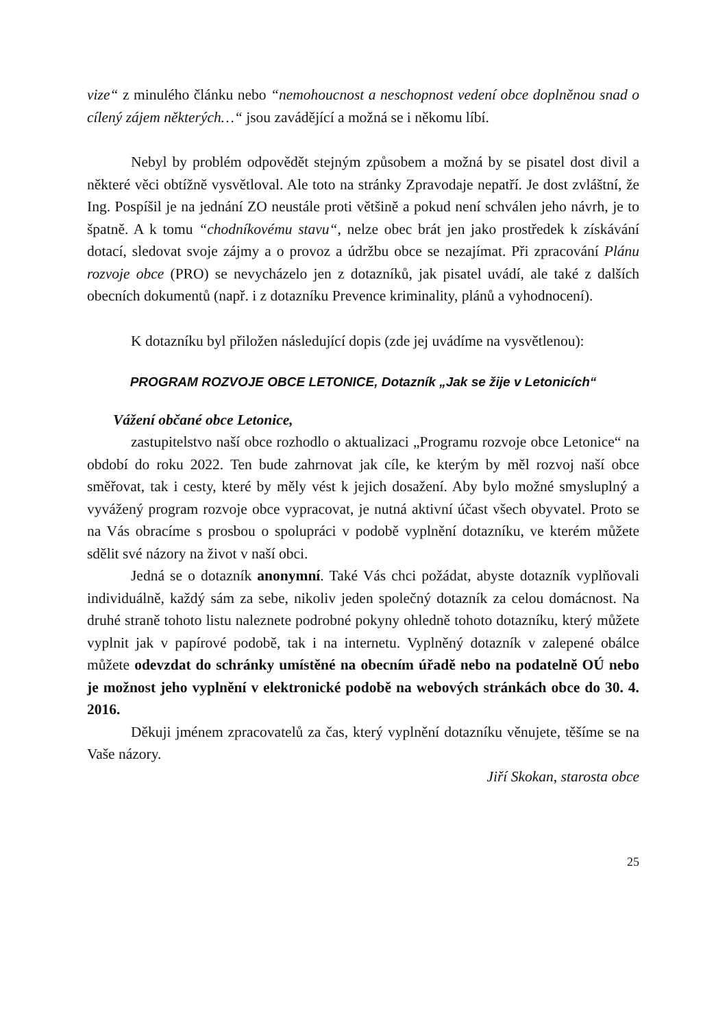vize“ z minulého článku nebo “nemohoucnost a neschopnost vedení obce doplněnou snad o cílený zájem některých…“ jsou zavádějící a možná se i někomu líbí.
Nebyl by problém odpovědět stejným způsobem a možná by se pisatel dost divil a některé věci obtížně vysvětloval. Ale toto na stránky Zpravodaje nepatří. Je dost zvláštní, že Ing. Pospíšil je na jednání ZO neustále proti většině a pokud není schválen jeho návrh, je to špatně. A k tomu “chodníkovému stavu“, nelze obec brát jen jako prostředek k získávání dotací, sledovat svoje zájmy a o provoz a údržbu obce se nezajímat. Při zpracování Plánu rozvoje obce (PRO) se nevycházelo jen z dotazníků, jak pisatel uvádí, ale také z dalších obecních dokumentů (např. i z dotazníku Prevence kriminality, plánů a vyhodnocení).
K dotazníku byl přiložen následující dopis (zde jej uvádíme na vysvětlenou):
PROGRAM ROZVOJE OBCE LETONICE, Dotazník „Jak se žije v Letonicích“
Vážení občané obce Letonice,
zastupitelstvo naší obce rozhodlo o aktualizaci „Programu rozvoje obce Letonice“ na období do roku 2022. Ten bude zahrnovat jak cíle, ke kterým by měl rozvoj naší obce směřovat, tak i cesty, které by měly vést k jejich dosažení. Aby bylo možné smysluplný a vyvážený program rozvoje obce vypracovat, je nutná aktivní účast všech obyvatel. Proto se na Vás obracíme s prosbou o spolupráci v podobě vyplnění dotazníku, ve kterém můžete sdělit své názory na život v naší obci.
Jedná se o dotazník anonymní. Také Vás chci požádat, abyste dotazník vyplňovali individuálně, každý sám za sebe, nikoliv jeden společný dotazník za celou domácnost. Na druhé straně tohoto listu naleznete podrobné pokyny ohledně tohoto dotazníku, který můžete vyplnit jak v papírové podobě, tak i na internetu. Vyplněný dotazník v zalepené obálce můžete odevzdat do schránky umístěné na obecním úřadě nebo na podatelně OÚ nebo je možnost jeho vyplnění v elektronické podobě na webových stránkách obce do 30. 4. 2016.
Děkuji jménem zpracovatelů za čas, který vyplnění dotazníku věnujete, těšíme se na Vaše názory.
Jiří Skokan, starosta obce
25